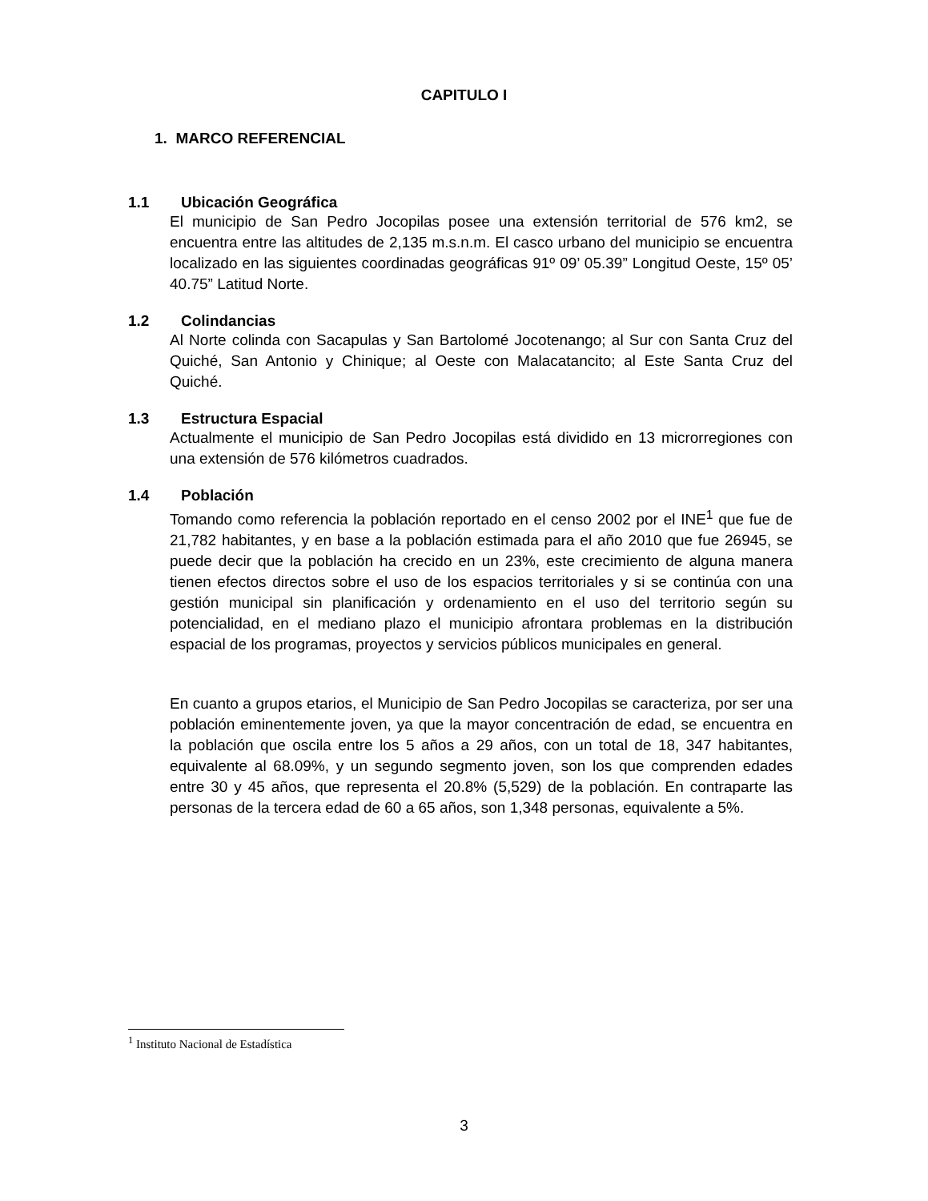CAPITULO I
1. MARCO REFERENCIAL
1.1 Ubicación Geográfica
El municipio de San Pedro Jocopilas posee una extensión territorial de 576 km2, se encuentra entre las altitudes de 2,135 m.s.n.m. El casco urbano del municipio se encuentra localizado en las siguientes coordinadas geográficas 91º 09’ 05.39” Longitud Oeste, 15º 05’ 40.75” Latitud Norte.
1.2 Colindancias
Al Norte colinda con Sacapulas y San Bartolomé Jocotenango; al Sur con Santa Cruz del Quiché, San Antonio y Chinique; al Oeste con Malacatancito; al Este Santa Cruz del Quiché.
1.3 Estructura Espacial
Actualmente el municipio de San Pedro Jocopilas está dividido en 13 microrregiones con una extensión de 576 kilómetros cuadrados.
1.4 Población
Tomando como referencia la población reportado en el censo 2002 por el INE<sup>1</sup> que fue de 21,782 habitantes, y en base a la población estimada para el año 2010 que fue 26945, se puede decir que la población ha crecido en un 23%, este crecimiento de alguna manera tienen efectos directos sobre el uso de los espacios territoriales y si se continúa con una gestión municipal sin planificación y ordenamiento en el uso del territorio según su potencialidad, en el mediano plazo el municipio afrontara problemas en la distribución espacial de los programas, proyectos y servicios públicos municipales en general.
En cuanto a grupos etarios, el Municipio de San Pedro Jocopilas se caracteriza, por ser una población eminentemente joven, ya que la mayor concentración de edad, se encuentra en la población que oscila entre los 5 años a 29 años, con un total de 18, 347 habitantes, equivalente al 68.09%, y un segundo segmento joven, son los que comprenden edades entre 30 y 45 años, que representa el 20.8% (5,529) de la población. En contraparte las personas de la tercera edad de 60 a 65 años, son 1,348 personas, equivalente a 5%.
<sup>1</sup> Instituto Nacional de Estadística
3